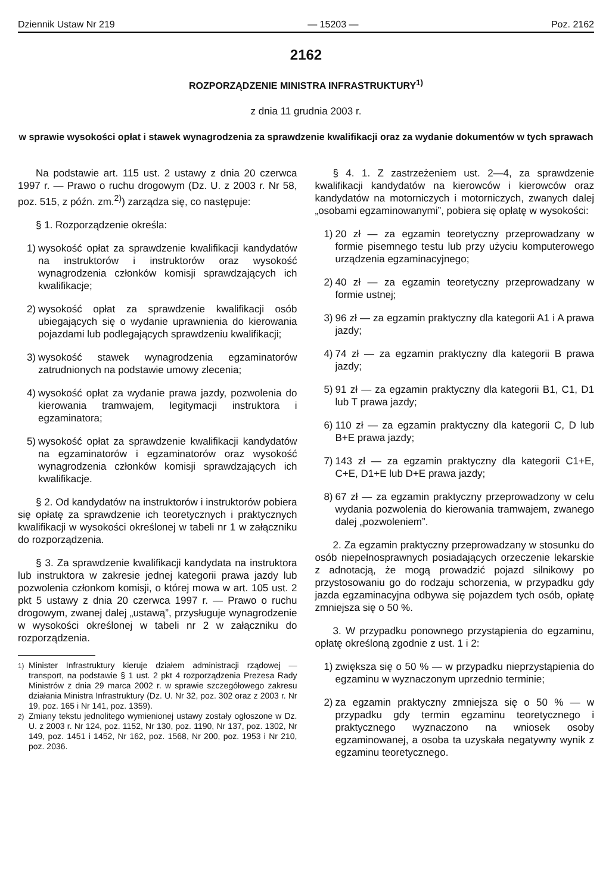Dziennik Ustaw Nr 219 — 15203 — Poz. 2162
2162
ROZPORZĄDZENIE MINISTRA INFRASTRUKTURY<sup>1)</sup>
z dnia 11 grudnia 2003 r.
w sprawie wysokości opłat i stawek wynagrodzenia za sprawdzenie kwalifikacji oraz za wydanie dokumentów w tych sprawach
Na podstawie art. 115 ust. 2 ustawy z dnia 20 czerwca 1997 r. — Prawo o ruchu drogowym (Dz. U. z 2003 r. Nr 58, poz. 515, z późn. zm.<sup>2)</sup>) zarządza się, co następuje:
§ 1. Rozporządzenie określa:
1) wysokość opłat za sprawdzenie kwalifikacji kandydatów na instruktorów i instruktorów oraz wysokość wynagrodzenia członków komisji sprawdzających ich kwalifikacje;
2) wysokość opłat za sprawdzenie kwalifikacji osób ubiegających się o wydanie uprawnienia do kierowania pojazdami lub podlegających sprawdzeniu kwalifikacji;
3) wysokość stawek wynagrodzenia egzaminatorów zatrudnionych na podstawie umowy zlecenia;
4) wysokość opłat za wydanie prawa jazdy, pozwolenia do kierowania tramwajem, legitymacji instruktora i egzaminatora;
5) wysokość opłat za sprawdzenie kwalifikacji kandydatów na egzaminatorów i egzaminatorów oraz wysokość wynagrodzenia członków komisji sprawdzających ich kwalifikacje.
§ 2. Od kandydatów na instruktorów i instruktorów pobiera się opłatę za sprawdzenie ich teoretycznych i praktycznych kwalifikacji w wysokości określonej w tabeli nr 1 w załączniku do rozporządzenia.
§ 3. Za sprawdzenie kwalifikacji kandydata na instruktora lub instruktora w zakresie jednej kategorii prawa jazdy lub pozwolenia członkom komisji, o której mowa w art. 105 ust. 2 pkt 5 ustawy z dnia 20 czerwca 1997 r. — Prawo o ruchu drogowym, zwanej dalej „ustawą”, przysługuje wynagrodzenie w wysokości określonej w tabeli nr 2 w załączniku do rozporządzenia.
<sup>1)</sup> Minister Infrastruktury kieruje działem administracji rządowej — transport, na podstawie § 1 ust. 2 pkt 4 rozporządzenia Prezesa Rady Ministrów z dnia 29 marca 2002 r. w sprawie szczegółowego zakresu działania Ministra Infrastruktury (Dz. U. Nr 32, poz. 302 oraz z 2003 r. Nr 19, poz. 165 i Nr 141, poz. 1359).
<sup>2)</sup> Zmiany tekstu jednolitego wymienionej ustawy zostały ogłoszone w Dz. U. z 2003 r. Nr 124, poz. 1152, Nr 130, poz. 1190, Nr 137, poz. 1302, Nr 149, poz. 1451 i 1452, Nr 162, poz. 1568, Nr 200, poz. 1953 i Nr 210, poz. 2036.
§ 4. 1. Z zastrzeżeniem ust. 2—4, za sprawdzenie kwalifikacji kandydatów na kierowców i kierowców oraz kandydatów na motorniczych i motorniczych, zwanych dalej „osobami egzaminowanymi”, pobiera się opłatę w wysokości:
1) 20 zł — za egzamin teoretyczny przeprowadzany w formie pisemnego testu lub przy użyciu komputerowego urządzenia egzaminacyjnego;
2) 40 zł — za egzamin teoretyczny przeprowadzany w formie ustnej;
3) 96 zł — za egzamin praktyczny dla kategorii A1 i A prawa jazdy;
4) 74 zł — za egzamin praktyczny dla kategorii B prawa jazdy;
5) 91 zł — za egzamin praktyczny dla kategorii B1, C1, D1 lub T prawa jazdy;
6) 110 zł — za egzamin praktyczny dla kategorii C, D lub B+E prawa jazdy;
7) 143 zł — za egzamin praktyczny dla kategorii C1+E, C+E, D1+E lub D+E prawa jazdy;
8) 67 zł — za egzamin praktyczny przeprowadzony w celu wydania pozwolenia do kierowania tramwajem, zwanego dalej „pozwoleniem”.
2. Za egzamin praktyczny przeprowadzany w stosunku do osób niepełnosprawnych posiadających orzeczenie lekarskie z adnotacją, że mogą prowadzić pojazd silnikowy po przystosowaniu go do rodzaju schorzenia, w przypadku gdy jazda egzaminacyjna odbywa się pojazdem tych osób, opłatę zmniejsza się o 50 %.
3. W przypadku ponownego przystąpienia do egzaminu, opłatę określoną zgodnie z ust. 1 i 2:
1) zwiększa się o 50 % — w przypadku nieprzystąpienia do egzaminu w wyznaczonym uprzednio terminie;
2) za egzamin praktyczny zmniejsza się o 50 % — w przypadku gdy termin egzaminu teoretycznego i praktycznego wyznaczono na wniosek osoby egzaminowanej, a osoba ta uzyskała negatywny wynik z egzaminu teoretycznego.